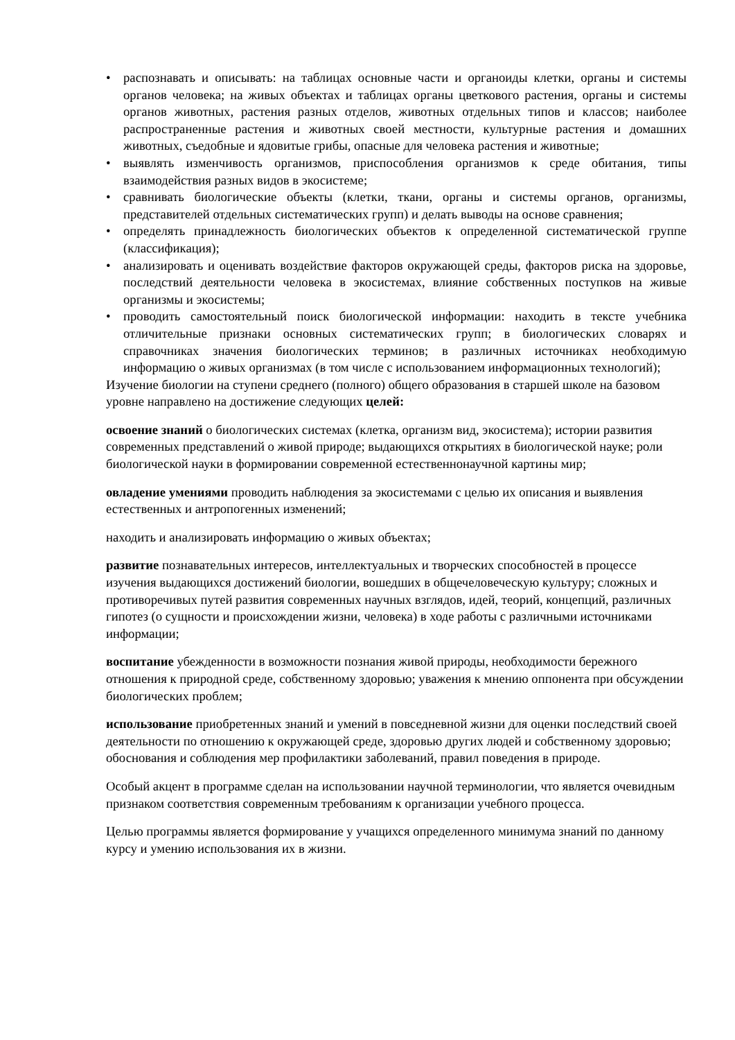• распознавать и описывать: на таблицах основные части и органоиды клетки, органы и системы органов человека; на живых объектах и таблицах органы цветкового растения, органы и системы органов животных, растения разных отделов, животных отдельных типов и классов; наиболее распространенные растения и животных своей местности, культурные растения и домашних животных, съедобные и ядовитые грибы, опасные для человека растения и животные;
• выявлять изменчивость организмов, приспособления организмов к среде обитания, типы взаимодействия разных видов в экосистеме;
• сравнивать биологические объекты (клетки, ткани, органы и системы органов, организмы, представителей отдельных систематических групп) и делать выводы на основе сравнения;
• определять принадлежность биологических объектов к определенной систематической группе (классификация);
• анализировать и оценивать воздействие факторов окружающей среды, факторов риска на здоровье, последствий деятельности человека в экосистемах, влияние собственных поступков на живые организмы и экосистемы;
• проводить самостоятельный поиск биологической информации: находить в тексте учебника отличительные признаки основных систематических групп; в биологических словарях и справочниках значения биологических терминов; в различных источниках необходимую информацию о живых организмах (в том числе с использованием информационных технологий);
Изучение биологии на ступени среднего (полного) общего образования в старшей школе на базовом уровне направлено на достижение следующих целей:
освоение знаний о биологических системах (клетка, организм вид, экосистема); истории развития современных представлений о живой природе; выдающихся открытиях в биологической науке; роли биологической науки в формировании современной естественнонаучной картины мир;
овладение умениями проводить наблюдения за экосистемами с целью их описания и выявления естественных и антропогенных изменений;
находить и анализировать информацию о живых объектах;
развитие познавательных интересов, интеллектуальных и творческих способностей в процессе изучения выдающихся достижений биологии, вошедших в общечеловеческую культуру; сложных и противоречивых путей развития современных научных взглядов, идей, теорий, концепций, различных гипотез (о сущности и происхождении жизни, человека) в ходе работы с различными источниками информации;
воспитание убежденности в возможности познания живой природы, необходимости бережного отношения к природной среде, собственному здоровью; уважения к мнению оппонента при обсуждении биологических проблем;
использование приобретенных знаний и умений в повседневной жизни для оценки последствий своей деятельности по отношению к окружающей среде, здоровью других людей и собственному здоровью; обоснования и соблюдения мер профилактики заболеваний, правил поведения в природе.
Особый акцент в программе сделан на использовании научной терминологии, что является очевидным признаком соответствия современным требованиям к организации учебного процесса.
Целью программы является формирование у учащихся определенного минимума знаний по данному курсу и умению использования их в жизни.